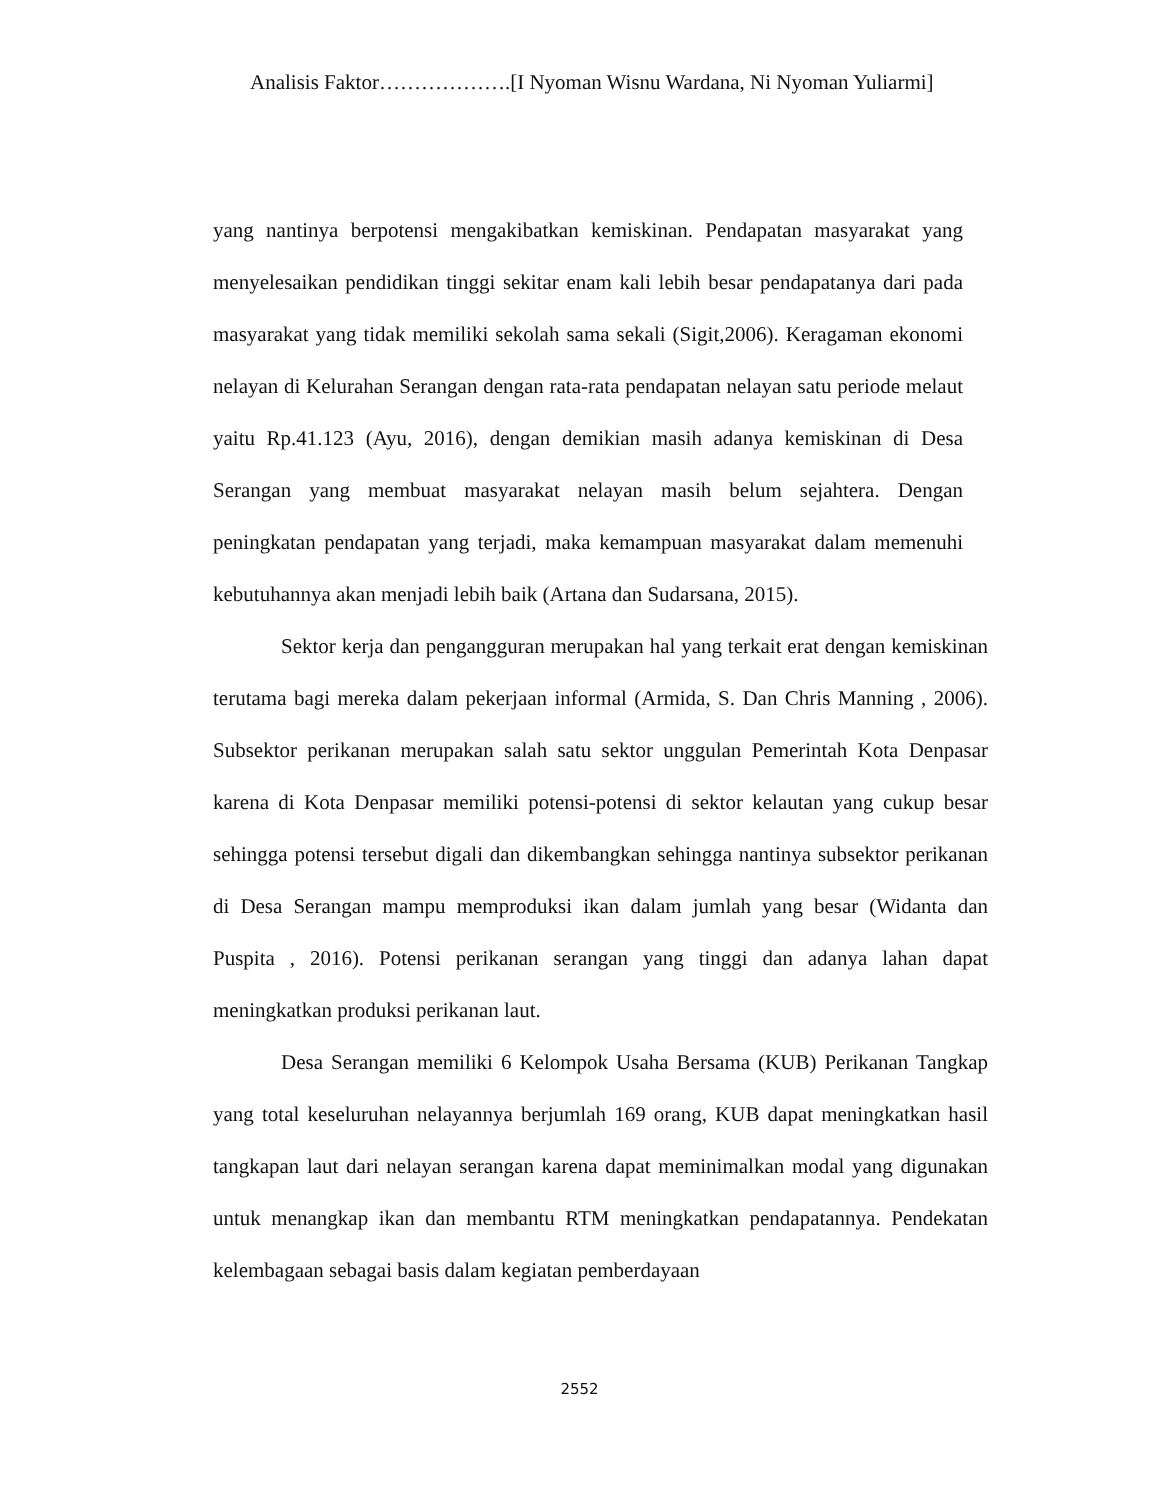Analisis Faktor……………….[I Nyoman Wisnu Wardana, Ni Nyoman Yuliarmi]
yang nantinya berpotensi mengakibatkan kemiskinan. Pendapatan masyarakat yang menyelesaikan pendidikan tinggi sekitar enam kali lebih besar pendapatanya dari pada masyarakat yang tidak memiliki sekolah sama sekali (Sigit,2006). Keragaman ekonomi nelayan di Kelurahan Serangan dengan rata-rata pendapatan nelayan satu periode melaut yaitu Rp.41.123 (Ayu, 2016), dengan demikian masih adanya kemiskinan di Desa Serangan yang membuat masyarakat nelayan masih belum sejahtera. Dengan peningkatan pendapatan yang terjadi, maka kemampuan masyarakat dalam memenuhi kebutuhannya akan menjadi lebih baik (Artana dan Sudarsana, 2015).
Sektor kerja dan pengangguran merupakan hal yang terkait erat dengan kemiskinan terutama bagi mereka dalam pekerjaan informal (Armida, S. Dan Chris Manning , 2006). Subsektor perikanan merupakan salah satu sektor unggulan Pemerintah Kota Denpasar karena di Kota Denpasar memiliki potensi-potensi di sektor kelautan yang cukup besar sehingga potensi tersebut digali dan dikembangkan sehingga nantinya subsektor perikanan di Desa Serangan mampu memproduksi ikan dalam jumlah yang besar (Widanta dan Puspita , 2016). Potensi perikanan serangan yang tinggi dan adanya lahan dapat meningkatkan produksi perikanan laut.
Desa Serangan memiliki 6 Kelompok Usaha Bersama (KUB) Perikanan Tangkap yang total keseluruhan nelayannya berjumlah 169 orang, KUB dapat meningkatkan hasil tangkapan laut dari nelayan serangan karena dapat meminimalkan modal yang digunakan untuk menangkap ikan dan membantu RTM meningkatkan pendapatannya. Pendekatan kelembagaan sebagai basis dalam kegiatan pemberdayaan
2552